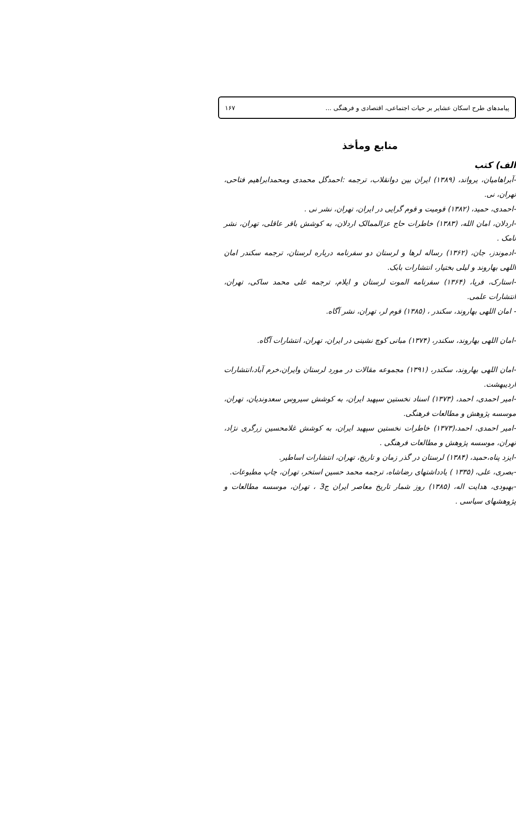پیامدهای طرح اسکان عشایر بر حیات اجتماعی، اقتصادی و فرهنگی ... ۱۶۷
منابع ومأخذ
الف) کتب
-آبراهامیان، یرواند، (۱۳۸۹) ایران بین دوانقلاب، ترجمه :احمدگل محمدی ومحمدابراهیم فتاحی، تهران، نی.
-احمدی، حمید، (۱۳۸۲) قومیت و قوم گرایی در ایران، تهران، نشر نی .
-اردلان، امان الله، (۱۳۸۳) خاطرات حاج عزالممالک اردلان، به کوشش باقر عاقلی، تهران، نشر نامک .
-ادموندز، جان، (۱۳۶۲) رساله لرها و لرستان دو سفرنامه درباره لرستان، ترجمه سکندر امان اللهی بهاروند و لیلی بختیار، انتشارات بابک.
-استارک، فریا، (۱۳۶۴) سفرنامه الموت لرستان و ایلام، ترجمه علی محمد ساکی، تهران، انتشارات علمی.
- امان اللهی بهاروند، سکندر ، (۱۳۸۵) قوم لر، تهران، نشر آگاه.
-امان اللهی بهاروند، سکندر، (۱۳۷۴) مبانی کوچ نشینی در ایران، تهران، انتشارات آگاه.
-امان اللهی بهاروند، سکندر، (۱۳۹۱) مجموعه مقالات در مورد لرستان وایران،خرم آباد،انتشارات اردیبهشت.
-امیر احمدی، احمد، (۱۳۷۳) اسناد نخستین سپهبد ایران، به کوشش سیروس سعدوندیان، تهران، موسسه پژوهش و مطالعات فرهنگی.
-امیر احمدی، احمد،(۱۳۷۳) خاطرات نخستین سپهبد ایران، به کوشش غلامحسین زرگری نژاد، تهران، موسسه پژوهش و مطالعات فرهنگی .
-ایزد پناه،حمید، (۱۳۸۴) لرستان در گذر زمان و تاریخ، تهران، انتشارات اساطیر.
-بصری، علی، (۱۳۳۵ ) یادداشتهای رضاشاه، ترجمه محمد حسین استخر، تهران، چاپ مطبوعات.
-بهبودی، هدایت اله، (۱۳۸۵) روز شمار تاریخ معاصر ایران ج3 ، تهران، موسسه مطالعات و پژوهشهای سیاسی .